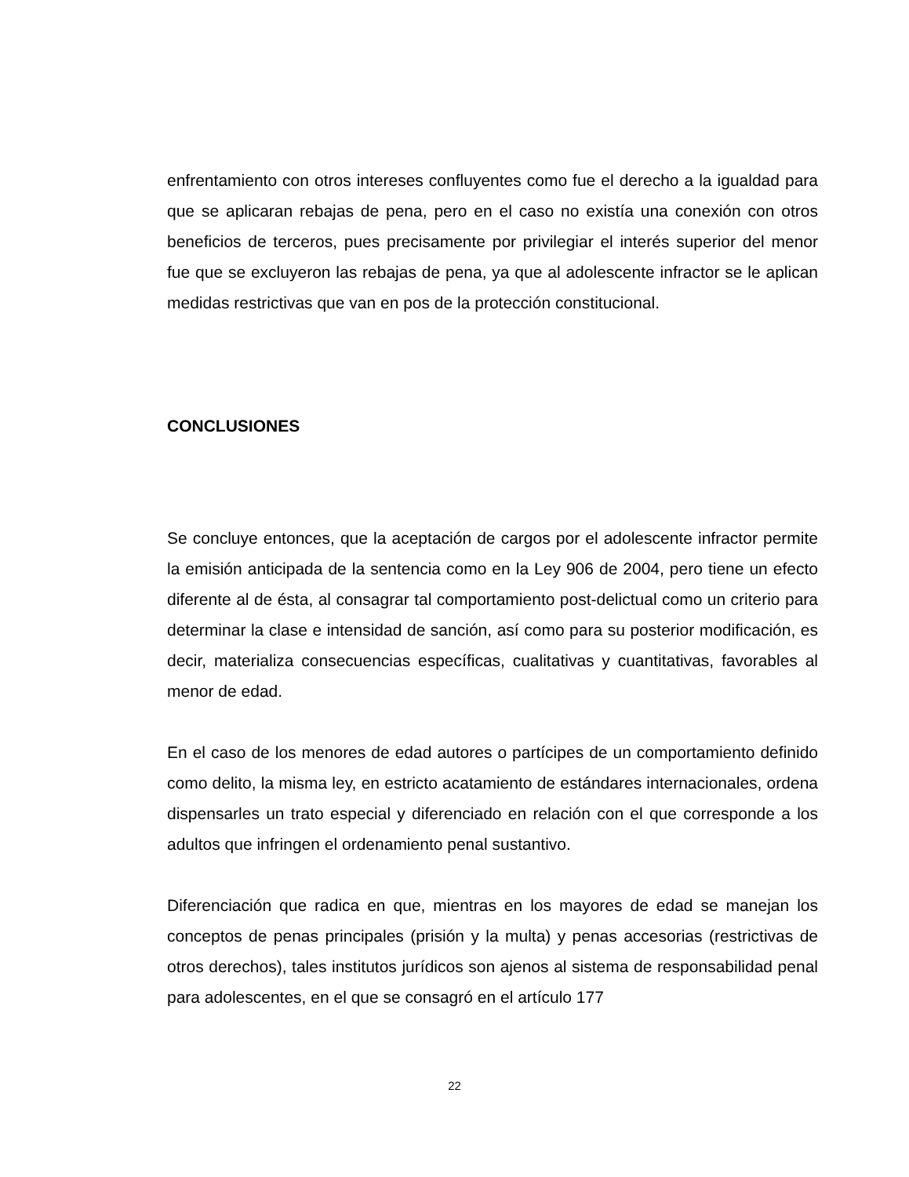enfrentamiento con otros intereses confluyentes como fue el derecho a la igualdad para que se aplicaran rebajas de pena, pero en el caso no existía una conexión con otros beneficios de terceros, pues precisamente por privilegiar el interés superior del menor fue que se excluyeron las rebajas de pena, ya que al adolescente infractor se le aplican medidas restrictivas que van en pos de la protección constitucional.
CONCLUSIONES
Se concluye entonces, que la aceptación de cargos por el adolescente infractor permite la emisión anticipada de la sentencia como en la Ley 906 de 2004, pero tiene un efecto diferente al de ésta, al consagrar tal comportamiento post-delictual como un criterio para determinar la clase e intensidad de sanción, así como para su posterior modificación, es decir, materializa consecuencias específicas, cualitativas y cuantitativas, favorables al menor de edad.
En el caso de los menores de edad autores o partícipes de un comportamiento definido como delito, la misma ley, en estricto acatamiento de estándares internacionales, ordena dispensarles un trato especial y diferenciado en relación con el que corresponde a los adultos que infringen el ordenamiento penal sustantivo.
Diferenciación que radica en que, mientras en los mayores de edad se manejan los conceptos de penas principales (prisión y la multa) y penas accesorias (restrictivas de otros derechos), tales institutos jurídicos son ajenos al sistema de responsabilidad penal para adolescentes, en el que se consagró en el artículo 177
22